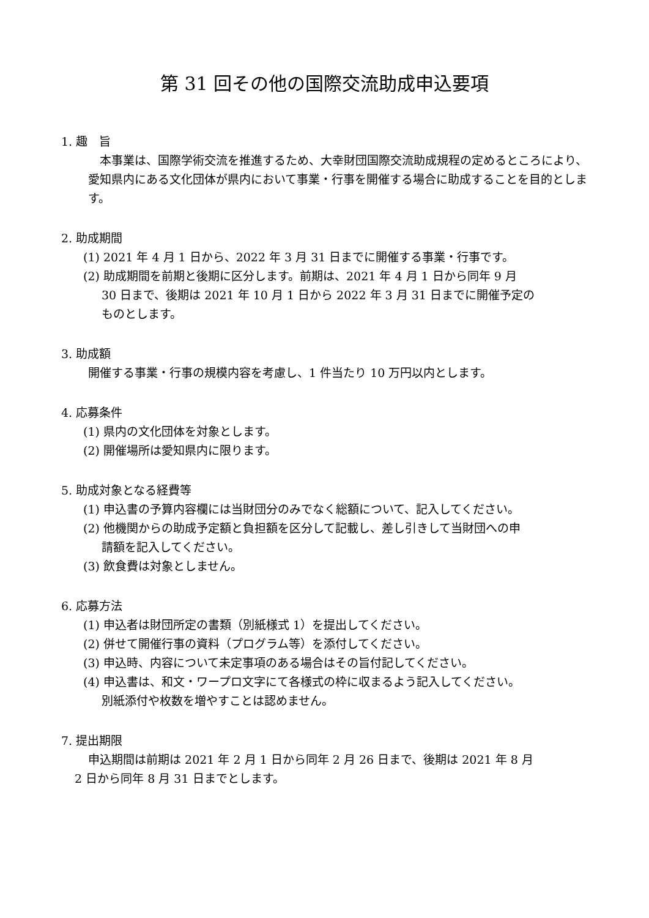第 31 回その他の国際交流助成申込要項
1. 趣　旨
　本事業は、国際学術交流を推進するため、大幸財団国際交流助成規程の定めるところにより、愛知県内にある文化団体が県内において事業・行事を開催する場合に助成することを目的とします。
2. 助成期間
(1) 2021 年 4 月 1 日から、2022 年 3 月 31 日までに開催する事業・行事です。
(2) 助成期間を前期と後期に区分します。前期は、2021 年 4 月 1 日から同年 9 月
30 日まで、後期は 2021 年 10 月 1 日から 2022 年 3 月 31 日までに開催予定の
ものとします。
3. 助成額
開催する事業・行事の規模内容を考慮し、1 件当たり 10 万円以内とします。
4. 応募条件
(1) 県内の文化団体を対象とします。
(2) 開催場所は愛知県内に限ります。
5. 助成対象となる経費等
(1) 申込書の予算内容欄には当財団分のみでなく総額について、記入してください。
(2) 他機関からの助成予定額と負担額を区分して記載し、差し引きして当財団への申
請額を記入してください。
(3) 飲食費は対象としません。
6. 応募方法
(1) 申込者は財団所定の書類（別紙様式 1）を提出してください。
(2) 併せて開催行事の資料（プログラム等）を添付してください。
(3) 申込時、内容について未定事項のある場合はその旨付記してください。
(4) 申込書は、和文・ワープロ文字にて各様式の枠に収まるよう記入してください。
別紙添付や枚数を増やすことは認めません。
7. 提出期限
申込期間は前期は 2021 年 2 月 1 日から同年 2 月 26 日まで、後期は 2021 年 8 月
2 日から同年 8 月 31 日までとします。